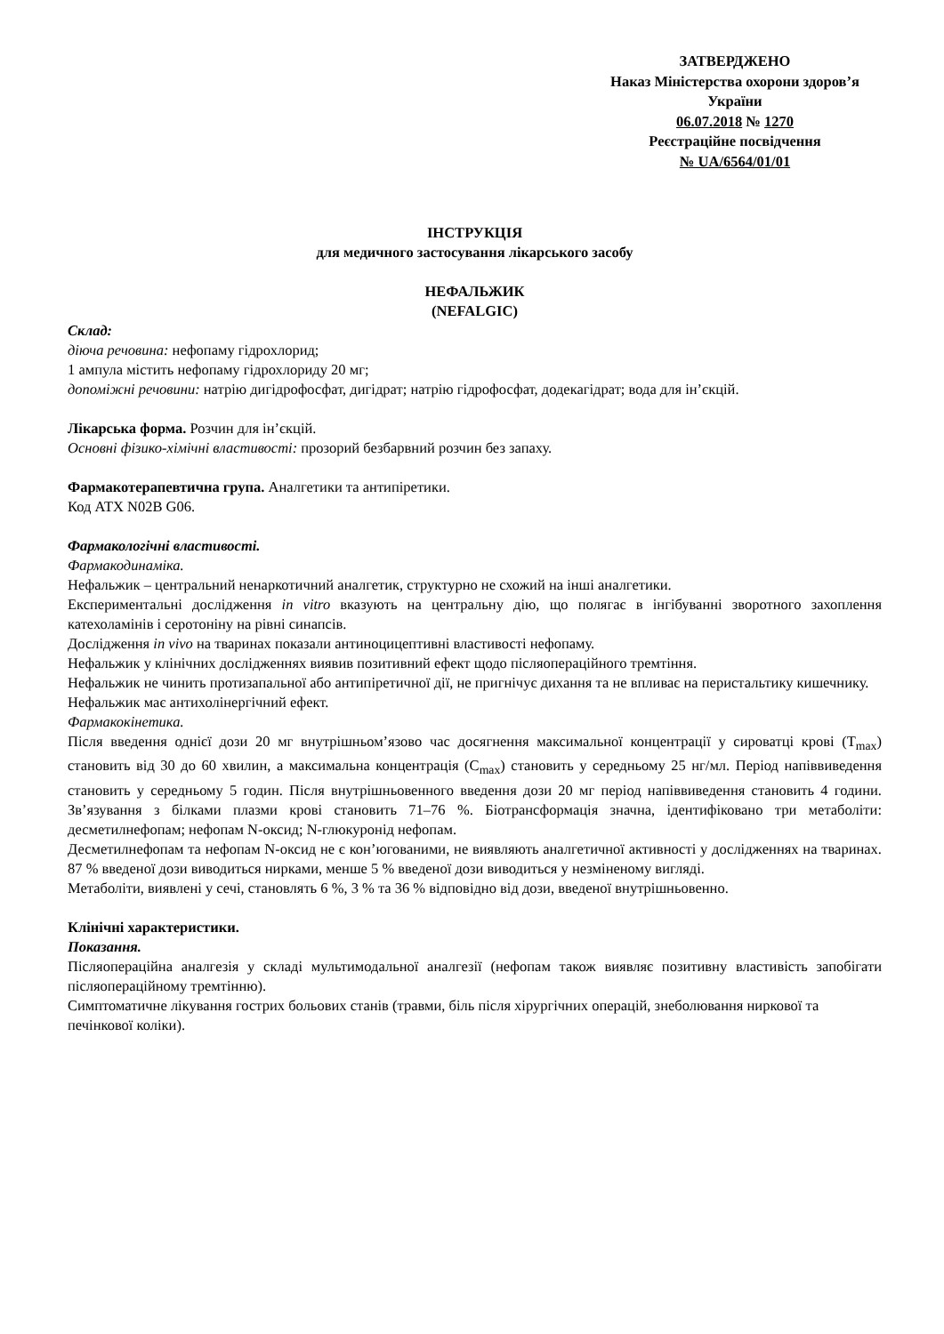ЗАТВЕРДЖЕНО
Наказ Міністерства охорони здоров’я України
06.07.2018 № 1270
Реєстраційне посвідчення
№ UA/6564/01/01
ІНСТРУКЦІЯ
для медичного застосування лікарського засобу
НЕФАЛЬЖИК
(NEFALGIC)
Склад:
діюча речовина: нефопаму гідрохлорид;
1 ампула містить нефопаму гідрохлориду 20 мг;
допоміжні речовини: натрію дигідрофосфат, дигідрат; натрію гідрофосфат, додекагідрат; вода для ін’єкцій.
Лікарська форма. Розчин для ін’єкцій.
Основні фізико-хімічні властивості: прозорий безбарвний розчин без запаху.
Фармакотерапевтична група. Аналгетики та антипіретики.
Код АТХ N02B G06.
Фармакологічні властивості.
Фармакодинаміка.
Нефальжик – центральний ненаркотичний аналгетик, структурно не схожий на інші аналгетики.
Експериментальні дослідження in vitro вказують на центральну дію, що полягає в інгібуванні зворотного захоплення катехоламінів і серотоніну на рівні синапсів.
Дослідження in vivo на тваринах показали антиноцицептивні властивості нефопаму.
Нефальжик у клінічних дослідженнях виявив позитивний ефект щодо післяопераційного тремтіння.
Нефальжик не чинить протизапальної або антипіретичної дії, не пригнічує дихання та не впливає на перистальтику кишечнику.
Нефальжик має антихолінергічний ефект.
Фармакокінетика.
Після введення однієї дози 20 мг внутрішньом’язово час досягнення максимальної концентрації у сироватці крові (T<sub>max</sub>) становить від 30 до 60 хвилин, а максимальна концентрація (C<sub>max</sub>) становить у середньому 25 нг/мл. Період напіввиведення становить у середньому 5 годин. Після внутрішньовенного введення дози 20 мг період напіввиведення становить 4 години. Зв’язування з білками плазми крові становить 71–76 %. Біотрансформація значна, ідентифіковано три метаболіти: десметилнефопам; нефопам N-оксид; N-глюкуронід нефопам.
Десметилнефопам та нефопам N-оксид не є кон’югованими, не виявляють аналгетичної активності у дослідженнях на тваринах. 87 % введеної дози виводиться нирками, менше 5 % введеної дози виводиться у незміненому вигляді.
Метаболіти, виявлені у сечі, становлять 6 %, 3 % та 36 % відповідно від дози, введеної внутрішньовенно.
Клінічні характеристики.
Показання.
Післяопераційна аналгезія у складі мультимодальної аналгезії (нефопам також виявляє позитивну властивість запобігати післяопераційному тремтінню).
Симптоматичне лікування гострих больових станів (травми, біль після хірургічних операцій, знеболювання ниркової та печінкової коліки).